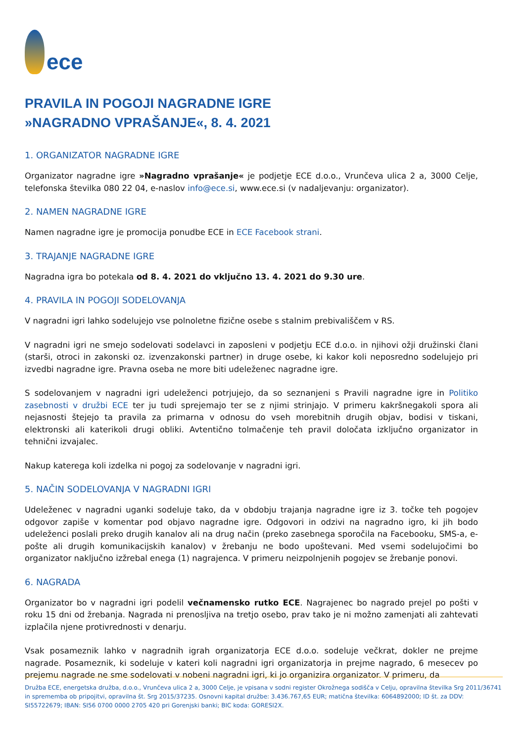ece
PRAVILA IN POGOJI NAGRADNE IGRE
»NAGRADNO VPRAŠANJE«, 8. 4. 2021
1. ORGANIZATOR NAGRADNE IGRE
Organizator nagradne igre »Nagradno vprašanje« je podjetje ECE d.o.o., Vrunčeva ulica 2 a, 3000 Celje, telefonska številka 080 22 04, e-naslov info@ece.si, www.ece.si (v nadaljevanju: organizator).
2. NAMEN NAGRADNE IGRE
Namen nagradne igre je promocija ponudbe ECE in ECE Facebook strani.
3. TRAJANJE NAGRADNE IGRE
Nagradna igra bo potekala od 8. 4. 2021 do vključno 13. 4. 2021 do 9.30 ure.
4. PRAVILA IN POGOJI SODELOVANJA
V nagradni igri lahko sodelujejo vse polnoletne fizične osebe s stalnim prebivališčem v RS.
V nagradni igri ne smejo sodelovati sodelavci in zaposleni v podjetju ECE d.o.o. in njihovi ožji družinski člani (starši, otroci in zakonski oz. izvenzakonski partner) in druge osebe, ki kakor koli neposredno sodelujejo pri izvedbi nagradne igre. Pravna oseba ne more biti udeleženec nagradne igre.
S sodelovanjem v nagradni igri udeleženci potrjujejo, da so seznanjeni s Pravili nagradne igre in Politiko zasebnosti v družbi ECE ter ju tudi sprejemajo ter se z njimi strinjajo. V primeru kakršnegakoli spora ali nejasnosti štejejo ta pravila za primarna v odnosu do vseh morebitnih drugih objav, bodisi v tiskani, elektronski ali katerikoli drugi obliki. Avtentično tolmačenje teh pravil določata izključno organizator in tehnični izvajalec.
Nakup katerega koli izdelka ni pogoj za sodelovanje v nagradni igri.
5. NAČIN SODELOVANJA V NAGRADNI IGRI
Udeleženec v nagradni uganki sodeluje tako, da v obdobju trajanja nagradne igre iz 3. točke teh pogojev odgovor zapiše v komentar pod objavo nagradne igre. Odgovori in odzivi na nagradno igro, ki jih bodo udeleženci poslali preko drugih kanalov ali na drug način (preko zasebnega sporočila na Facebooku, SMS-a, e-pošte ali drugih komunikacijskih kanalov) v žrebanju ne bodo upoštevani. Med vsemi sodelujočimi bo organizator naključno izžrebal enega (1) nagrajenca. V primeru neizpolnjenih pogojev se žrebanje ponovi.
6. NAGRADA
Organizator bo v nagradni igri podelil večnamensko rutko ECE. Nagrajenec bo nagrado prejel po pošti v roku 15 dni od žrebanja. Nagrada ni prenosljiva na tretjo osebo, prav tako je ni možno zamenjati ali zahtevati izplačila njene protivrednosti v denarju.
Vsak posameznik lahko v nagradnih igrah organizatorja ECE d.o.o. sodeluje večkrat, dokler ne prejme nagrade. Posameznik, ki sodeluje v kateri koli nagradni igri organizatorja in prejme nagrado, 6 mesecev po prejemu nagrade ne sme sodelovati v nobeni nagradni igri, ki jo organizira organizator. V primeru, da
Družba ECE, energetska družba, d.o.o., Vrunčeva ulica 2 a, 3000 Celje, je vpisana v sodni register Okrožnega sodišča v Celju, opravilna številka Srg 2011/36741 in sprememba ob pripojitvi, opravilna št. Srg 2015/37235. Osnovni kapital družbe: 3.436.767,65 EUR; matična številka: 6064892000; ID št. za DDV: SI55722679; IBAN: SI56 0700 0000 2705 420 pri Gorenjski banki; BIC koda: GORESI2X.